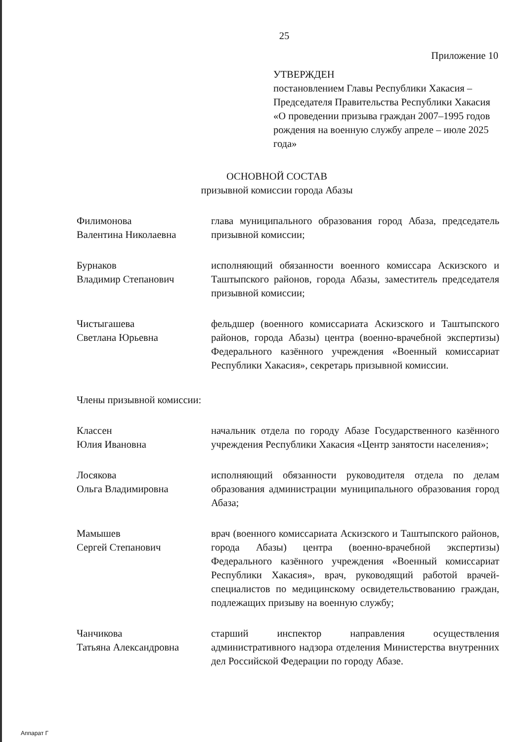25
Приложение 10
УТВЕРЖДЕН
постановлением Главы Республики Хакасия – Председателя Правительства Республики Хакасия «О проведении призыва граждан 2007–1995 годов рождения на военную службу апреле – июле 2025 года»
ОСНОВНОЙ СОСТАВ
призывной комиссии города Абазы
Филимонова
Валентина Николаевна
глава муниципального образования город Абаза, председатель призывной комиссии;
Бурнаков
Владимир Степанович
исполняющий обязанности военного комиссара Аскизского и Таштыпского районов, города Абазы, заместитель председателя призывной комиссии;
Чистыгашева
Светлана Юрьевна
фельдшер (военного комиссариата Аскизского и Таштыпского районов, города Абазы) центра (военно-врачебной экспертизы) Федерального казённого учреждения «Военный комиссариат Республики Хакасия», секретарь призывной комиссии.
Члены призывной комиссии:
Классен
Юлия Ивановна
начальник отдела по городу Абазе Государственного казённого учреждения Республики Хакасия «Центр занятости населения»;
Лосякова
Ольга Владимировна
исполняющий обязанности руководителя отдела по делам образования администрации муниципального образования город Абаза;
Мамышев
Сергей Степанович
врач (военного комиссариата Аскизского и Таштыпского районов, города Абазы) центра (военно-врачебной экспертизы) Федерального казённого учреждения «Военный комиссариат Республики Хакасия», врач, руководящий работой врачей-специалистов по медицинскому освидетельствованию граждан, подлежащих призыву на военную службу;
Чанчикова
Татьяна Александровна
старший инспектор направления осуществления административного надзора отделения Министерства внутренних дел Российской Федерации по городу Абазе.
Аппарат Г